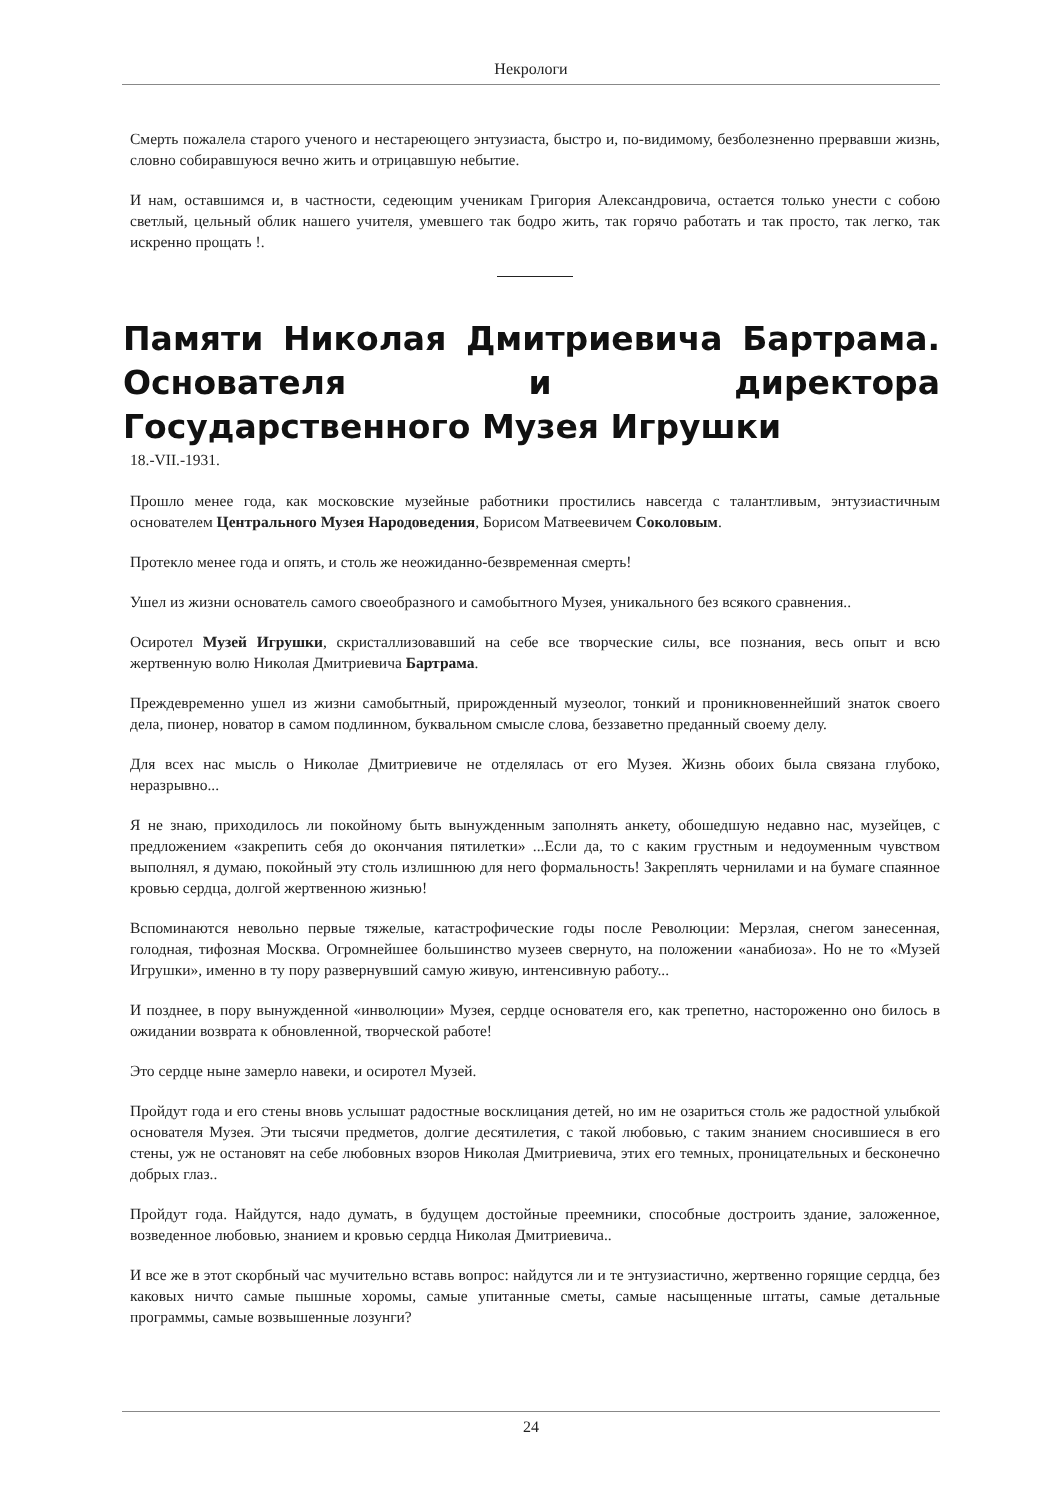Некрологи
Смерть пожалела старого ученого и нестареющего энтузиаста, быстро и, по-видимому, безболезненно прервавши жизнь, словно собиравшуюся вечно жить и отрицавшую небытие.
И нам, оставшимся и, в частности, седеющим ученикам Григория Александровича, остается только унести с собою светлый, цельный облик нашего учителя, умевшего так бодро жить, так горячо работать и так просто, так легко, так искренно прощать !.
Памяти Николая Дмитриевича Бартрама. Основателя и директора Государственного Музея Игрушки
18.-VII.-1931.
Прошло менее года, как московские музейные работники простились навсегда с талантливым, энтузиастичным основателем Центрального Музея Народоведения, Борисом Матвеевичем Соколовым.
Протекло менее года и опять, и столь же неожиданно-безвременная смерть!
Ушел из жизни основатель самого своеобразного и самобытного Музея, уникального без всякого сравнения..
Осиротел Музей Игрушки, скристаллизовавший на себе все творческие силы, все познания, весь опыт и всю жертвенную волю Николая Дмитриевича Бартрама.
Преждевременно ушел из жизни самобытный, прирожденный музеолог, тонкий и проникновеннейший знаток своего дела, пионер, новатор в самом подлинном, буквальном смысле слова, беззаветно преданный своему делу.
Для всех нас мысль о Николае Дмитриевиче не отделялась от его Музея. Жизнь обоих была связана глубоко, неразрывно...
Я не знаю, приходилось ли покойному быть вынужденным заполнять анкету, обошедшую недавно нас, музейцев, с предложением «закрепить себя до окончания пятилетки» ...Если да, то с каким грустным и недоуменным чувством выполнял, я думаю, покойный эту столь излишнюю для него формальность! Закреплять чернилами и на бумаге спаянное кровью сердца, долгой жертвенною жизнью!
Вспоминаются невольно первые тяжелые, катастрофические годы после Революции: Мерзлая, снегом занесенная, голодная, тифозная Москва. Огромнейшее большинство музеев свернуто, на положении «анабиоза». Но не то «Музей Игрушки», именно в ту пору развернувший самую живую, интенсивную работу...
И позднее, в пору вынужденной «инволюции» Музея, сердце основателя его, как трепетно, настороженно оно билось в ожидании возврата к обновленной, творческой работе!
Это сердце ныне замерло навеки, и осиротел Музей.
Пройдут года и его стены вновь услышат радостные восклицания детей, но им не озариться столь же радостной улыбкой основателя Музея. Эти тысячи предметов, долгие десятилетия, с такой любовью, с таким знанием сносившиеся в его стены, уж не остановят на себе любовных взоров Николая Дмитриевича, этих его темных, проницательных и бесконечно добрых глаз..
Пройдут года. Найдутся, надо думать, в будущем достойные преемники, способные достроить здание, заложенное, возведенное любовью, знанием и кровью сердца Николая Дмитриевича..
И все же в этот скорбный час мучительно вставь вопрос: найдутся ли и те энтузиастично, жертвенно горящие сердца, без каковых ничто самые пышные хоромы, самые упитанные сметы, самые насыщенные штаты, самые детальные программы, самые возвышенные лозунги?
24